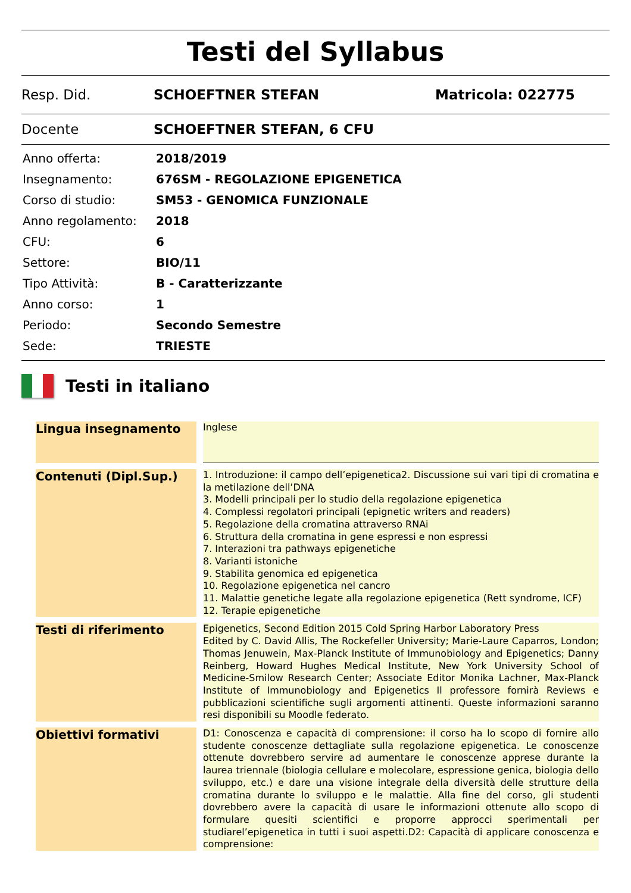Testi del Syllabus
Resp. Did. SCHOEFTNER STEFAN Matricola: 022775
Docente SCHOEFTNER STEFAN, 6 CFU
| Anno offerta: | 2018/2019 |
| Insegnamento: | 676SM - REGOLAZIONE EPIGENETICA |
| Corso di studio: | SM53 - GENOMICA FUNZIONALE |
| Anno regolamento: | 2018 |
| CFU: | 6 |
| Settore: | BIO/11 |
| Tipo Attività: | B - Caratterizzante |
| Anno corso: | 1 |
| Periodo: | Secondo Semestre |
| Sede: | TRIESTE |
Testi in italiano
| Lingua insegnamento | | Inglese |
| Contenuti (Dipl.Sup.) | | 1. Introduzione: il campo dell’epigenetica2. Discussione sui vari tipi di cromatina e la metilazione dell’DNA 3. Modelli principali per lo studio della regolazione epigenetica 4. Complessi regolatori principali (epignetic writers and readers) 5. Regolazione della cromatina attraverso RNAi 6. Struttura della cromatina in gene espressi e non espressi 7. Interazioni tra pathways epigenetiche 8. Varianti istoniche 9. Stabilita genomica ed epigenetica 10. Regolazione epigenetica nel cancro 11. Malattie genetiche legate alla regolazione epigenetica (Rett syndrome, ICF) 12. Terapie epigenetiche |
| Testi di riferimento | | Epigenetics, Second Edition 2015 Cold Spring Harbor Laboratory Press Edited by C. David Allis, The Rockefeller University; Marie-Laure Caparros, London; Thomas Jenuwein, Max-Planck Institute of Immunobiology and Epigenetics; Danny Reinberg, Howard Hughes Medical Institute, New York University School of Medicine-Smilow Research Center; Associate Editor Monika Lachner, Max-Planck Institute of Immunobiology and Epigenetics Il professore fornirà Reviews e pubblicazioni scientifiche sugli argomenti attinenti. Queste informazioni saranno resi disponibili su Moodle federato. |
| Obiettivi formativi | | D1: Conoscenza e capacità di comprensione: il corso ha lo scopo di fornire allo studente conoscenze dettagliate sulla regolazione epigenetica. Le conoscenze ottenute dovrebbero servire ad aumentare le conoscenze apprese durante la laurea triennale (biologia cellulare e molecolare, espressione genica, biologia dello sviluppo, etc.) e dare una visione integrale della diversità delle strutture della cromatina durante lo sviluppo e le malattie. Alla fine del corso, gli studenti dovrebbero avere la capacità di usare le informazioni ottenute allo scopo di formulare quesiti scientifici e proporre approcci sperimentali per studiarel’epigenetica in tutti i suoi aspetti.D2: Capacità di applicare conoscenza e comprensione: |